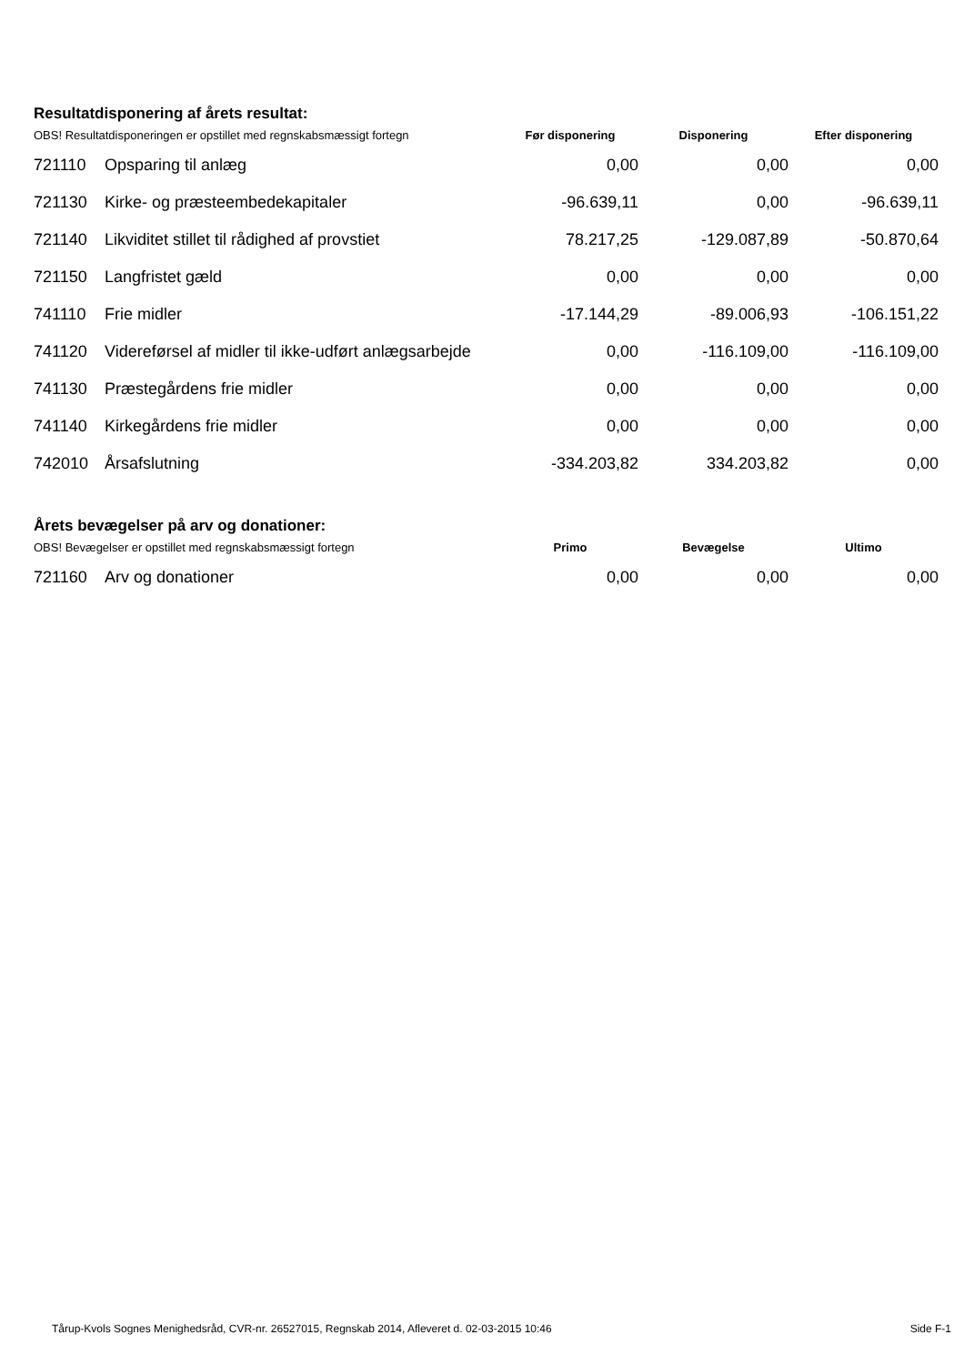Resultatdisponering af årets resultat:
| OBS! Resultatdisponeringen er opstillet med regnskabsmæssigt fortegn | | Før disponering | Disponering | Efter disponering |
| 721110 | Opsparing til anlæg | 0,00 | 0,00 | 0,00 |
| 721130 | Kirke- og præsteembedekapitaler | -96.639,11 | 0,00 | -96.639,11 |
| 721140 | Likviditet stillet til rådighed af provstiet | 78.217,25 | -129.087,89 | -50.870,64 |
| 721150 | Langfristet gæld | 0,00 | 0,00 | 0,00 |
| 741110 | Frie midler | -17.144,29 | -89.006,93 | -106.151,22 |
| 741120 | Videreførsel af midler til ikke-udført anlægsarbejde | 0,00 | -116.109,00 | -116.109,00 |
| 741130 | Præstegårdens frie midler | 0,00 | 0,00 | 0,00 |
| 741140 | Kirkegårdens frie midler | 0,00 | 0,00 | 0,00 |
| 742010 | Årsafslutning | -334.203,82 | 334.203,82 | 0,00 |
Årets bevægelser på arv og donationer:
| OBS! Bevægelser er opstillet med regnskabsmæssigt fortegn | | Primo | Bevægelse | Ultimo |
| 721160 | Arv og donationer | 0,00 | 0,00 | 0,00 |
Tårup-Kvols Sognes Menighedsråd, CVR-nr. 26527015, Regnskab 2014, Afleveret d. 02-03-2015 10:46 Side F-1